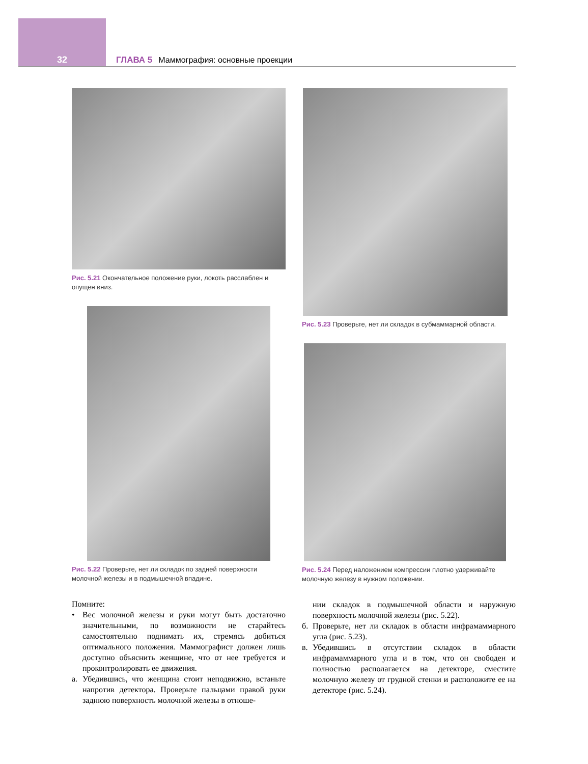32
ГЛАВА 5 Маммография: основные проекции
Рис. 5.21 Окончательное положение руки, локоть расслаблен и опущен вниз.
Рис. 5.22 Проверьте, нет ли складок по задней поверхности молочной железы и в подмышечной впадине.
Помните:
• Вес молочной железы и руки могут быть достаточно значительными, по возможности не старайтесь самостоятельно поднимать их, стремясь добиться оптимального положения. Маммографист должен лишь доступно объяснить женщине, что от нее требуется и проконтролировать ее движения.
а. Убедившись, что женщина стоит неподвижно, встаньте напротив детектора. Проверьте пальцами правой руки заднюю поверхность молочной железы в отноше-
Рис. 5.23 Проверьте, нет ли складок в субмаммарной области.
Рис. 5.24 Перед наложением компрессии плотно удерживайте молочную железу в нужном положении.
нии складок в подмышечной области и наружную поверхность молочной железы (рис. 5.22).
б. Проверьте, нет ли складок в области инфрамаммарного угла (рис. 5.23).
в. Убедившись в отсутствии складок в области инфрамаммарного угла и в том, что он свободен и полностью располагается на детекторе, сместите молочную железу от грудной стенки и расположите ее на детекторе (рис. 5.24).